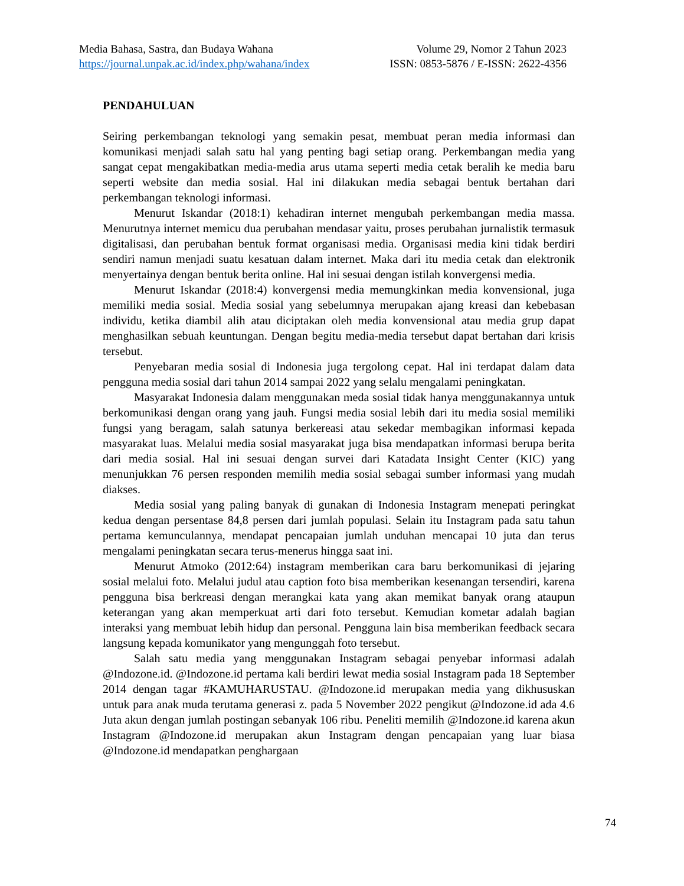Media Bahasa, Sastra, dan Budaya Wahana Volume 29, Nomor 2 Tahun 2023
https://journal.unpak.ac.id/index.php/wahana/index ISSN: 0853-5876 / E-ISSN: 2622-4356
PENDAHULUAN
Seiring perkembangan teknologi yang semakin pesat, membuat peran media informasi dan komunikasi menjadi salah satu hal yang penting bagi setiap orang. Perkembangan media yang sangat cepat mengakibatkan media-media arus utama seperti media cetak beralih ke media baru seperti website dan media sosial. Hal ini dilakukan media sebagai bentuk bertahan dari perkembangan teknologi informasi.
Menurut Iskandar (2018:1) kehadiran internet mengubah perkembangan media massa. Menurutnya internet memicu dua perubahan mendasar yaitu, proses perubahan jurnalistik termasuk digitalisasi, dan perubahan bentuk format organisasi media. Organisasi media kini tidak berdiri sendiri namun menjadi suatu kesatuan dalam internet. Maka dari itu media cetak dan elektronik menyertainya dengan bentuk berita online. Hal ini sesuai dengan istilah konvergensi media.
Menurut Iskandar (2018:4) konvergensi media memungkinkan media konvensional, juga memiliki media sosial. Media sosial yang sebelumnya merupakan ajang kreasi dan kebebasan individu, ketika diambil alih atau diciptakan oleh media konvensional atau media grup dapat menghasilkan sebuah keuntungan. Dengan begitu media-media tersebut dapat bertahan dari krisis tersebut.
Penyebaran media sosial di Indonesia juga tergolong cepat. Hal ini terdapat dalam data pengguna media sosial dari tahun 2014 sampai 2022 yang selalu mengalami peningkatan.
Masyarakat Indonesia dalam menggunakan meda sosial tidak hanya menggunakannya untuk berkomunikasi dengan orang yang jauh. Fungsi media sosial lebih dari itu media sosial memiliki fungsi yang beragam, salah satunya berkereasi atau sekedar membagikan informasi kepada masyarakat luas. Melalui media sosial masyarakat juga bisa mendapatkan informasi berupa berita dari media sosial. Hal ini sesuai dengan survei dari Katadata Insight Center (KIC) yang menunjukkan 76 persen responden memilih media sosial sebagai sumber informasi yang mudah diakses.
Media sosial yang paling banyak di gunakan di Indonesia Instagram menepati peringkat kedua dengan persentase 84,8 persen dari jumlah populasi. Selain itu Instagram pada satu tahun pertama kemunculannya, mendapat pencapaian jumlah unduhan mencapai 10 juta dan terus mengalami peningkatan secara terus-menerus hingga saat ini.
Menurut Atmoko (2012:64) instagram memberikan cara baru berkomunikasi di jejaring sosial melalui foto. Melalui judul atau caption foto bisa memberikan kesenangan tersendiri, karena pengguna bisa berkreasi dengan merangkai kata yang akan memikat banyak orang ataupun keterangan yang akan memperkuat arti dari foto tersebut. Kemudian kometar adalah bagian interaksi yang membuat lebih hidup dan personal. Pengguna lain bisa memberikan feedback secara langsung kepada komunikator yang mengunggah foto tersebut.
Salah satu media yang menggunakan Instagram sebagai penyebar informasi adalah @Indozone.id. @Indozone.id pertama kali berdiri lewat media sosial Instagram pada 18 September 2014 dengan tagar #KAMUHARUSTAU. @Indozone.id merupakan media yang dikhususkan untuk para anak muda terutama generasi z. pada 5 November 2022 pengikut @Indozone.id ada 4.6 Juta akun dengan jumlah postingan sebanyak 106 ribu. Peneliti memilih @Indozone.id karena akun Instagram @Indozone.id merupakan akun Instagram dengan pencapaian yang luar biasa @Indozone.id mendapatkan penghargaan
74